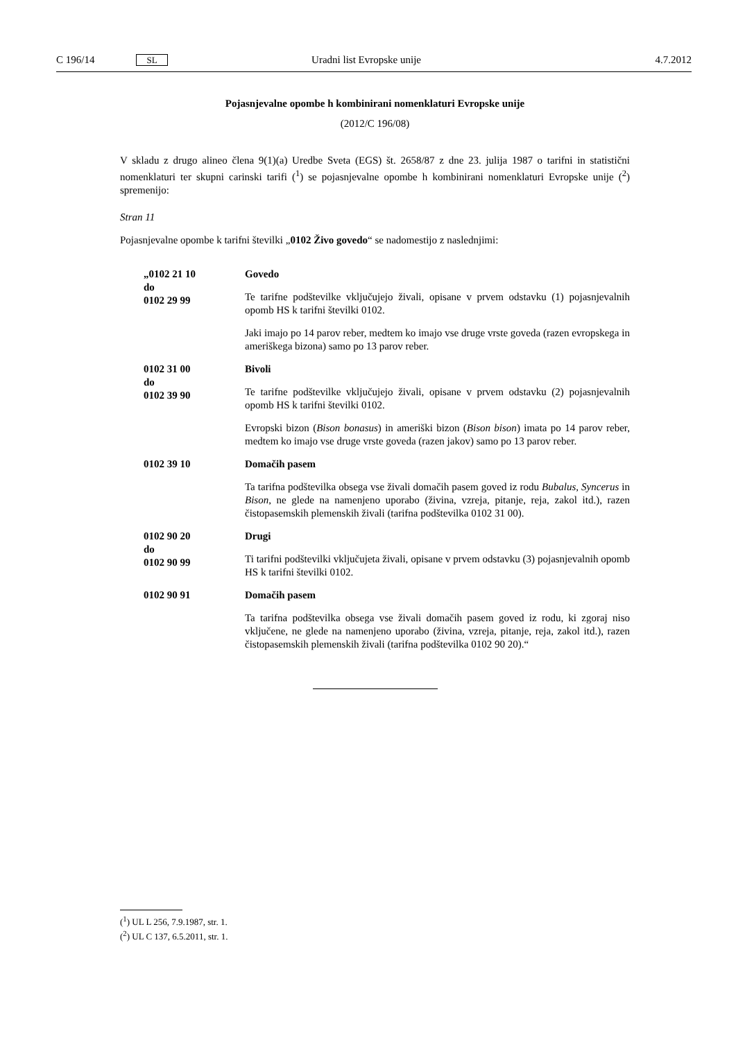C 196/14 SL Uradni list Evropske unije 4.7.2012
Pojasnjevalne opombe h kombinirani nomenklaturi Evropske unije
(2012/C 196/08)
V skladu z drugo alineo člena 9(1)(a) Uredbe Sveta (EGS) št. 2658/87 z dne 23. julija 1987 o tarifni in statistični nomenklaturi ter skupni carinski tarifi (<sup>1</sup>) se pojasnjevalne opombe h kombinirani nomenklaturi Evropske unije (<sup>2</sup>) spremenijo:
Stran 11
Pojasnjevalne opombe k tarifni številki „0102 Živo govedo“ se nadomestijo z naslednjimi:
„0102 21 10
do
0102 29 99
Govedo
Te tarifne podštevilke vključujejo živali, opisane v prvem odstavku (1) pojasnjevalnih opomb HS k tarifni številki 0102.
Jaki imajo po 14 parov reber, medtem ko imajo vse druge vrste goveda (razen evropskega in ameriškega bizona) samo po 13 parov reber.
0102 31 00
do
0102 39 90
Bivoli
Te tarifne podštevilke vključujejo živali, opisane v prvem odstavku (2) pojasnjevalnih opomb HS k tarifni številki 0102.
Evropski bizon (Bison bonasus) in ameriški bizon (Bison bison) imata po 14 parov reber, medtem ko imajo vse druge vrste goveda (razen jakov) samo po 13 parov reber.
0102 39 10 Domačih pasem
Ta tarifna podštevilka obsega vse živali domačih pasem goved iz rodu Bubalus, Syncerus in Bison, ne glede na namenjeno uporabo (živina, vzreja, pitanje, reja, zakol itd.), razen čistopasemskih plemenskih živali (tarifna podštevilka 0102 31 00).
0102 90 20
do
0102 90 99
Drugi
Ti tarifni podštevilki vključujeta živali, opisane v prvem odstavku (3) pojasnjevalnih opomb HS k tarifni številki 0102.
0102 90 91 Domačih pasem
Ta tarifna podštevilka obsega vse živali domačih pasem goved iz rodu, ki zgoraj niso vključene, ne glede na namenjeno uporabo (živina, vzreja, pitanje, reja, zakol itd.), razen čistopasemskih plemenskih živali (tarifna podštevilka 0102 90 20).“
(<sup>1</sup>) UL L 256, 7.9.1987, str. 1.
(<sup>2</sup>) UL C 137, 6.5.2011, str. 1.